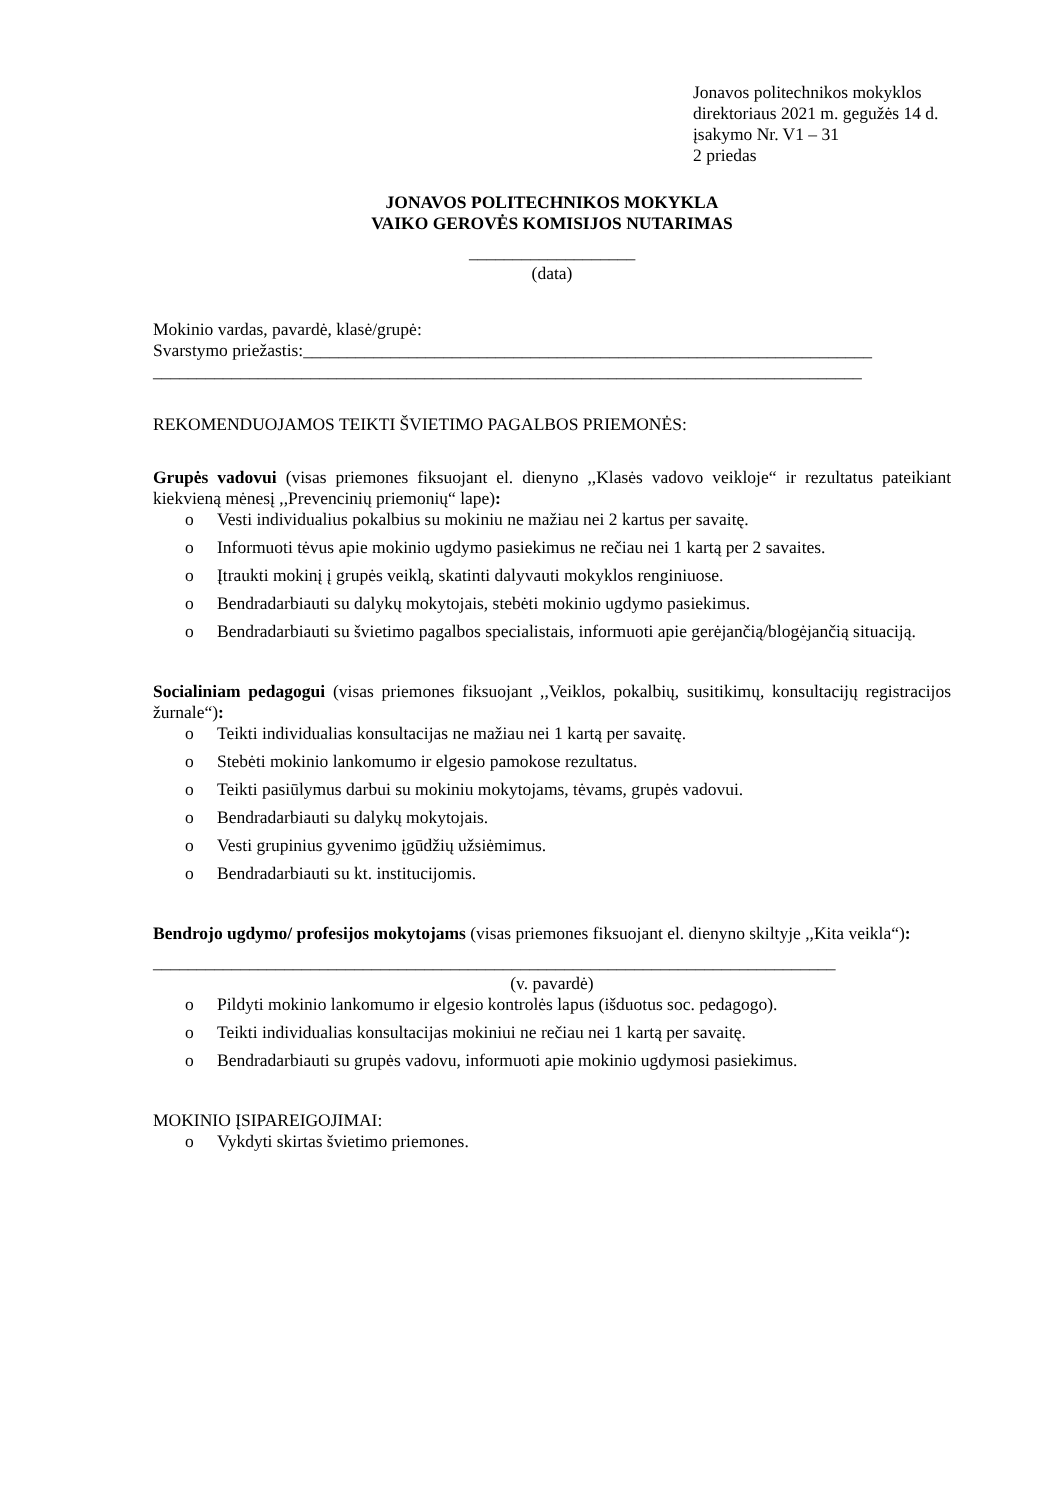Jonavos politechnikos mokyklos
direktoriaus 2021 m. gegužės 14 d.
įsakymo Nr. V1 – 31
2 priedas
JONAVOS POLITECHNIKOS MOKYKLA
VAIKO GEROVĖS KOMISIJOS NUTARIMAS
___________________
(data)
Mokinio vardas, pavardė, klasė/grupė:
Svarstymo priežastis:_________________________________________________________________
_________________________________________________________________________________
REKOMENDUOJAMOS TEIKTI ŠVIETIMO PAGALBOS PRIEMONĖS:
Grupės vadovui (visas priemones fiksuojant el. dienyno ,,Klasės vadovo veikloje“ ir rezultatus pateikiant kiekvieną mėnesį ,,Prevencinių priemonių“ lape):
o Vesti individualius pokalbius su mokiniu ne mažiau nei 2 kartus per savaitę.
o Informuoti tėvus apie mokinio ugdymo pasiekimus ne rečiau nei 1 kartą per 2 savaites.
o Įtraukti mokinį į grupės veiklą, skatinti dalyvauti mokyklos renginiuose.
o Bendradarbiauti su dalykų mokytojais, stebėti mokinio ugdymo pasiekimus.
o Bendradarbiauti su švietimo pagalbos specialistais, informuoti apie gerėjančią/blogėjančią situaciją.
Socialiniam pedagogui (visas priemones fiksuojant ,,Veiklos, pokalbių, susitikimų, konsultacijų registracijos žurnale“):
o Teikti individualias konsultacijas ne mažiau nei 1 kartą per savaitę.
o Stebėti mokinio lankomumo ir elgesio pamokose rezultatus.
o Teikti pasiūlymus darbui su mokiniu mokytojams, tėvams, grupės vadovui.
o Bendradarbiauti su dalykų mokytojais.
o Vesti grupinius gyvenimo įgūdžių užsiėmimus.
o Bendradarbiauti su kt. institucijomis.
Bendrojo ugdymo/ profesijos mokytojams (visas priemones fiksuojant el. dienyno skiltyje ,,Kita veikla“):
______________________________________________________________________________
(v. pavardė)
o Pildyti mokinio lankomumo ir elgesio kontrolės lapus (išduotus soc. pedagogo).
o Teikti individualias konsultacijas mokiniui ne rečiau nei 1 kartą per savaitę.
o Bendradarbiauti su grupės vadovu, informuoti apie mokinio ugdymosi pasiekimus.
MOKINIO ĮSIPAREIGOJIMAI:
o Vykdyti skirtas švietimo priemones.